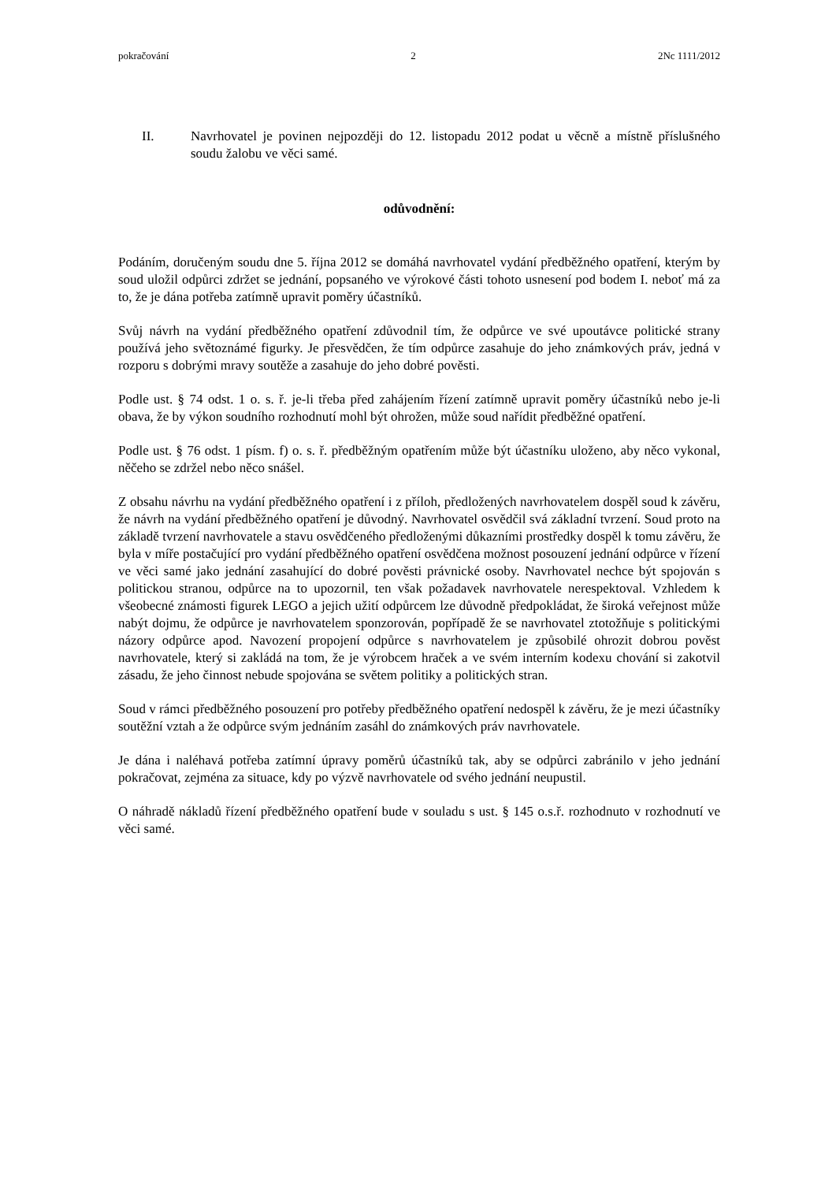pokračování 2 2Nc 1111/2012
II. Navrhovatel je povinen nejpozději do 12. listopadu 2012 podat u věcně a místně příslušného soudu žalobu ve věci samé.
odůvodnění:
Podáním, doručeným soudu dne 5. října 2012 se domáhá navrhovatel vydání předběžného opatření, kterým by soud uložil odpůrci zdržet se jednání, popsaného ve výrokové části tohoto usnesení pod bodem I. neboť má za to, že je dána potřeba zatímně upravit poměry účastníků.
Svůj návrh na vydání předběžného opatření zdůvodnil tím, že odpůrce ve své upoutávce politické strany používá jeho světoznámé figurky. Je přesvědčen, že tím odpůrce zasahuje do jeho známkových práv, jedná v rozporu s dobrými mravy soutěže a zasahuje do jeho dobré pověsti.
Podle ust. § 74 odst. 1 o. s. ř. je-li třeba před zahájením řízení zatímně upravit poměry účastníků nebo je-li obava, že by výkon soudního rozhodnutí mohl být ohrožen, může soud nařídit předběžné opatření.
Podle ust. § 76 odst. 1 písm. f) o. s. ř. předběžným opatřením může být účastníku uloženo, aby něco vykonal, něčeho se zdržel nebo něco snášel.
Z obsahu návrhu na vydání předběžného opatření i z příloh, předložených navrhovatelem dospěl soud k závěru, že návrh na vydání předběžného opatření je důvodný. Navrhovatel osvědčil svá základní tvrzení. Soud proto na základě tvrzení navrhovatele a stavu osvědčeného předloženými důkazními prostředky dospěl k tomu závěru, že byla v míře postačující pro vydání předběžného opatření osvědčena možnost posouzení jednání odpůrce v řízení ve věci samé jako jednání zasahující do dobré pověsti právnické osoby. Navrhovatel nechce být spojován s politickou stranou, odpůrce na to upozornil, ten však požadavek navrhovatele nerespektoval. Vzhledem k všeobecné známosti figurek LEGO a jejich užití odpůrcem lze důvodně předpokládat, že široká veřejnost může nabýt dojmu, že odpůrce je navrhovatelem sponzorován, popřípadě že se navrhovatel ztotožňuje s politickými názory odpůrce apod. Navození propojení odpůrce s navrhovatelem je způsobilé ohrozit dobrou pověst navrhovatele, který si zakládá na tom, že je výrobcem hraček a ve svém interním kodexu chování si zakotvil zásadu, že jeho činnost nebude spojována se světem politiky a politických stran.
Soud v rámci předběžného posouzení pro potřeby předběžného opatření nedospěl k závěru, že je mezi účastníky soutěžní vztah a že odpůrce svým jednáním zasáhl do známkových práv navrhovatele.
Je dána i naléhavá potřeba zatímní úpravy poměrů účastníků tak, aby se odpůrci zabránilo v jeho jednání pokračovat, zejména za situace, kdy po výzvě navrhovatele od svého jednání neupustil.
O náhradě nákladů řízení předběžného opatření bude v souladu s ust. § 145 o.s.ř. rozhodnuto v rozhodnutí ve věci samé.